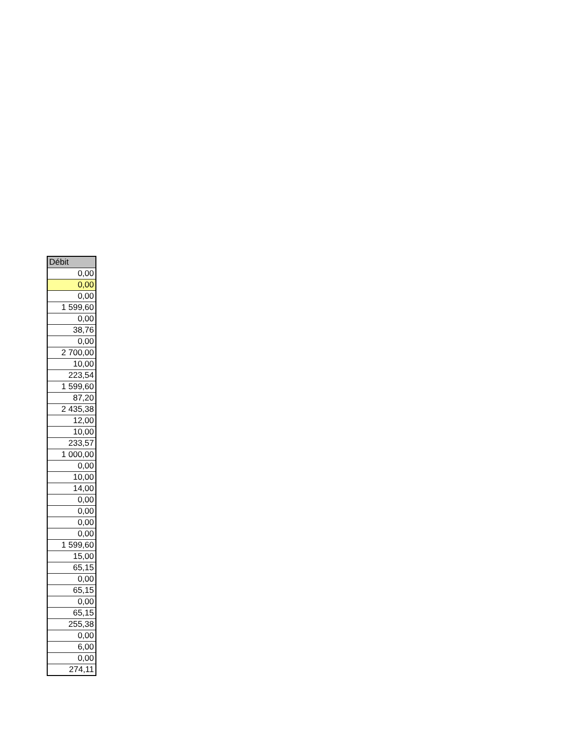| Débit |
| --- |
| 0,00 |
| 0,00 |
| 0,00 |
| 1 599,60 |
| 0,00 |
| 38,76 |
| 0,00 |
| 2 700,00 |
| 10,00 |
| 223,54 |
| 1 599,60 |
| 87,20 |
| 2 435,38 |
| 12,00 |
| 10,00 |
| 233,57 |
| 1 000,00 |
| 0,00 |
| 10,00 |
| 14,00 |
| 0,00 |
| 0,00 |
| 0,00 |
| 0,00 |
| 1 599,60 |
| 15,00 |
| 65,15 |
| 0,00 |
| 65,15 |
| 0,00 |
| 65,15 |
| 255,38 |
| 0,00 |
| 6,00 |
| 0,00 |
| 274,11 |